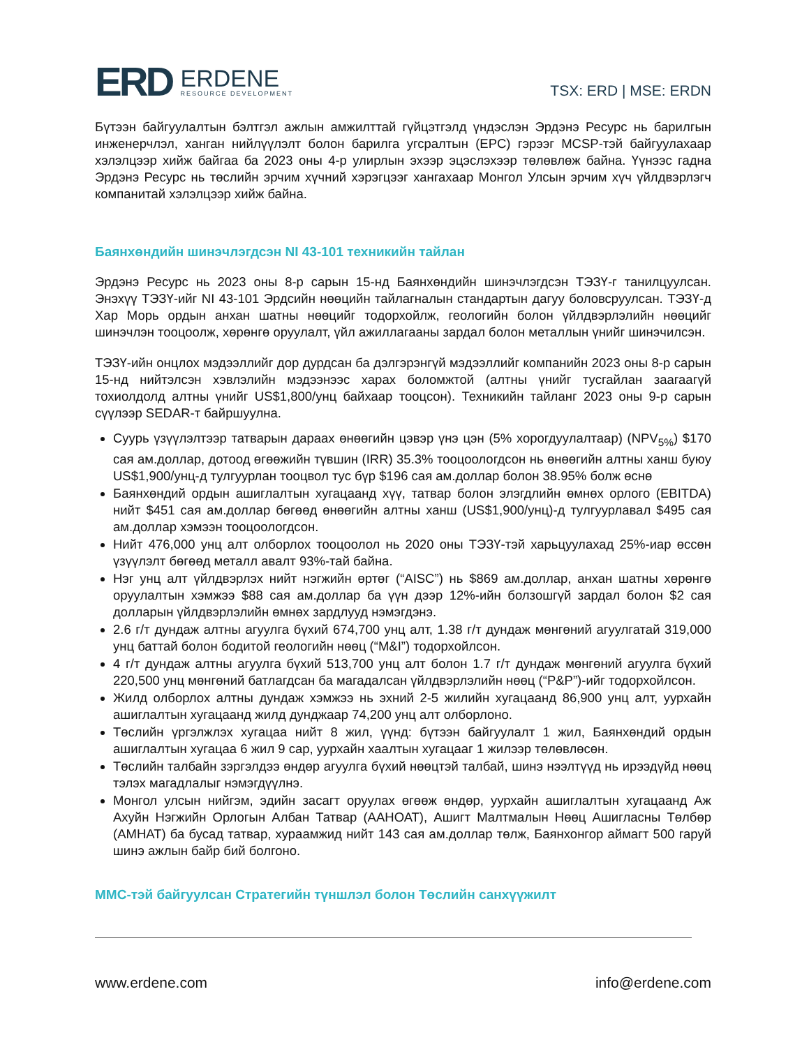ERD
ERDENE
RESOURCE DEVELOPMENT
TSX: ERD | MSE: ERDN
Бүтээн байгуулалтын бэлтгэл ажлын амжилттай гүйцэтгэлд үндэслэн Эрдэнэ Ресурс нь барилгын инженерчлэл, ханган нийлүүлэлт болон барилга угсралтын (EPC) гэрээг MCSP-тэй байгуулахаар хэлэлцээр хийж байгаа ба 2023 оны 4-р улирлын эхээр эцэслэхээр төлөвлөж байна. Үүнээс гадна Эрдэнэ Ресурс нь төслийн эрчим хүчний хэрэгцээг хангахаар Монгол Улсын эрчим хүч үйлдвэрлэгч компанитай хэлэлцээр хийж байна.
Баянхөндийн шинэчлэгдсэн NI 43-101 техникийн тайлан
Эрдэнэ Ресурс нь 2023 оны 8-р сарын 15-нд Баянхөндийн шинэчлэгдсэн ТЭЗҮ-г танилцуулсан. Энэхүү ТЭЗҮ-ийг NI 43-101 Эрдсийн нөөцийн тайлагналын стандартын дагуу боловсруулсан. ТЭЗҮ-д Хар Морь ордын анхан шатны нөөцийг тодорхойлж, геологийн болон үйлдвэрлэлийн нөөцийг шинэчлэн тооцоолж, хөрөнгө оруулалт, үйл ажиллагааны зардал болон металлын үнийг шинэчилсэн.
ТЭЗҮ-ийн онцлох мэдээллийг дор дурдсан ба дэлгэрэнгүй мэдээллийг компанийн 2023 оны 8-р сарын 15-нд нийтэлсэн хэвлэлийн мэдээнээс харах боломжтой (алтны үнийг тусгайлан заагаагүй тохиолдолд алтны үнийг US$1,800/унц байхаар тооцсон). Техникийн тайланг 2023 оны 9-р сарын сүүлээр SEDAR-т байршуулна.
Суурь үзүүлэлтээр татварын дараах өнөөгийн цэвэр үнэ цэн (5% хорогдуулалтаар) (NPV<sub>5%</sub>) $170 сая ам.доллар, дотоод өгөөжийн түвшин (IRR) 35.3% тооцоологдсон нь өнөөгийн алтны ханш буюу US$1,900/унц-д тулгуурлан тооцвол тус бүр $196 сая ам.доллар болон 38.95% болж өснө
Баянхөндий ордын ашиглалтын хугацаанд хүү, татвар болон элэгдлийн өмнөх орлого (EBITDA) нийт $451 сая ам.доллар бөгөөд өнөөгийн алтны ханш (US$1,900/унц)-д тулгуурлавал $495 сая ам.доллар хэмээн тооцоологдсон.
Нийт 476,000 унц алт олборлох тооцоолол нь 2020 оны ТЭЗҮ-тэй харьцуулахад 25%-иар өссөн үзүүлэлт бөгөөд металл авалт 93%-тай байна.
Нэг унц алт үйлдвэрлэх нийт нэгжийн өртөг (“AISC”) нь $869 ам.доллар, анхан шатны хөрөнгө оруулалтын хэмжээ $88 сая ам.доллар ба үүн дээр 12%-ийн болзошгүй зардал болон $2 сая долларын үйлдвэрлэлийн өмнөх зардлууд нэмэгдэнэ.
2.6 г/т дундаж алтны агуулга бүхий 674,700 унц алт, 1.38 г/т дундаж мөнгөний агуулгатай 319,000 унц баттай болон бодитой геологийн нөөц (“M&I”) тодорхойлсон.
4 г/т дундаж алтны агуулга бүхий 513,700 унц алт болон 1.7 г/т дундаж мөнгөний агуулга бүхий 220,500 унц мөнгөний батлагдсан ба магадалсан үйлдвэрлэлийн нөөц (“P&P”)-ийг тодорхойлсон.
Жилд олборлох алтны дундаж хэмжээ нь эхний 2-5 жилийн хугацаанд 86,900 унц алт, уурхайн ашиглалтын хугацаанд жилд дунджаар 74,200 унц алт олборлоно.
Төслийн үргэлжлэх хугацаа нийт 8 жил, үүнд: бүтээн байгуулалт 1 жил, Баянхөндий ордын ашиглалтын хугацаа 6 жил 9 сар, уурхайн хаалтын хугацааг 1 жилээр төлөвлөсөн.
Төслийн талбайн зэргэлдээ өндөр агуулга бүхий нөөцтэй талбай, шинэ нээлтүүд нь ирээдүйд нөөц тэлэх магадлалыг нэмэгдүүлнэ.
Монгол улсын нийгэм, эдийн засагт оруулах өгөөж өндөр, уурхайн ашиглалтын хугацаанд Аж Ахуйн Нэгжийн Орлогын Албан Татвар (ААНОАТ), Ашигт Малтмалын Нөөц Ашигласны Төлбөр (АМНАТ) ба бусад татвар, хураамжид нийт 143 сая ам.доллар төлж, Баянхонгор аймагт 500 гаруй шинэ ажлын байр бий болгоно.
MMC-тэй байгуулсан Стратегийн түншлэл болон Төслийн санхүүжилт
www.erdene.com info@erdene.com